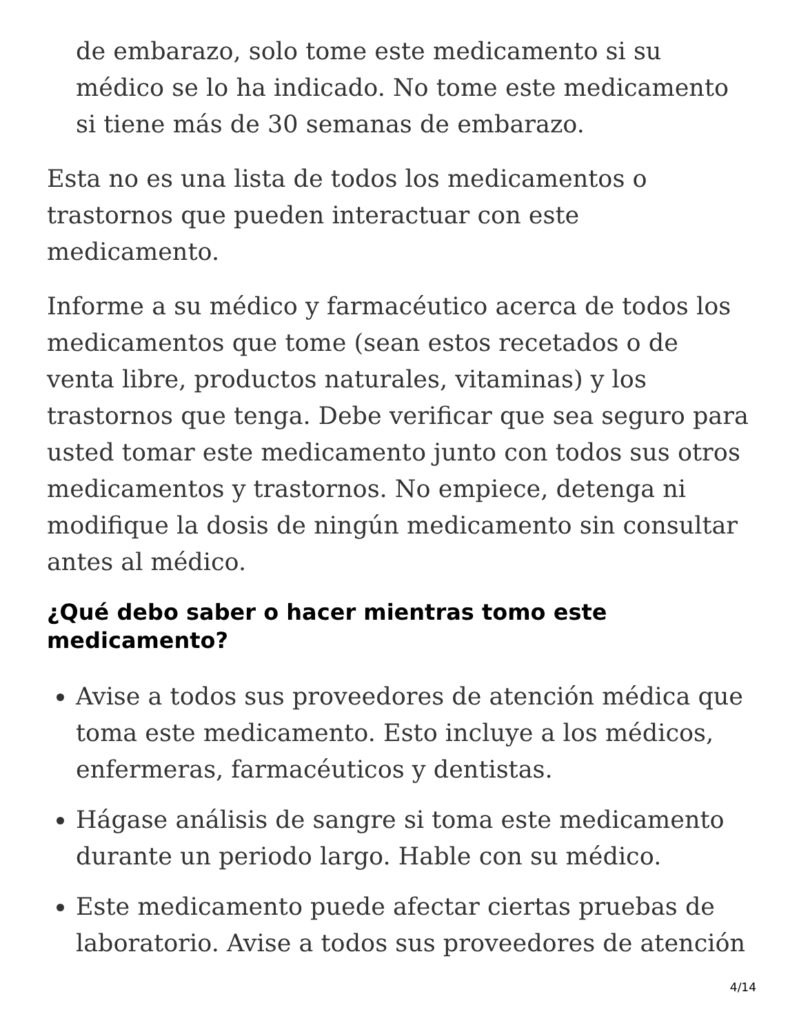de embarazo, solo tome este medicamento si su médico se lo ha indicado. No tome este medicamento si tiene más de 30 semanas de embarazo.
Esta no es una lista de todos los medicamentos o trastornos que pueden interactuar con este medicamento.
Informe a su médico y farmacéutico acerca de todos los medicamentos que tome (sean estos recetados o de venta libre, productos naturales, vitaminas) y los trastornos que tenga. Debe verificar que sea seguro para usted tomar este medicamento junto con todos sus otros medicamentos y trastornos. No empiece, detenga ni modifique la dosis de ningún medicamento sin consultar antes al médico.
¿Qué debo saber o hacer mientras tomo este medicamento?
Avise a todos sus proveedores de atención médica que toma este medicamento. Esto incluye a los médicos, enfermeras, farmacéuticos y dentistas.
Hágase análisis de sangre si toma este medicamento durante un periodo largo. Hable con su médico.
Este medicamento puede afectar ciertas pruebas de laboratorio. Avise a todos sus proveedores de atención
4/14